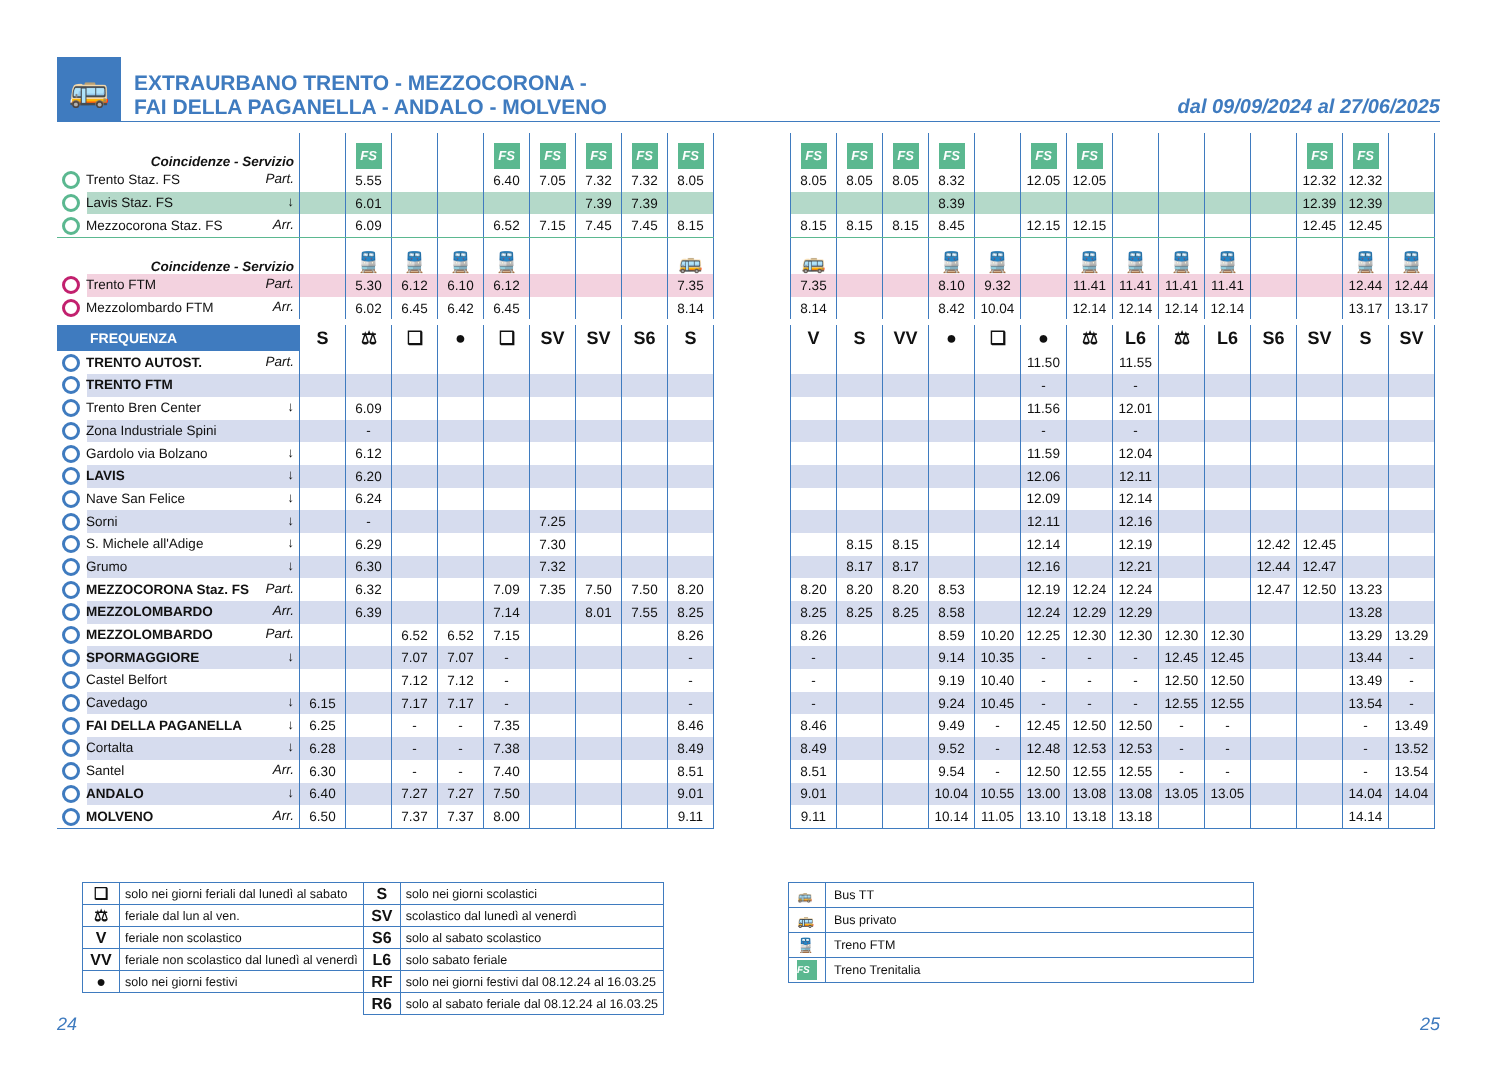🚌
EXTRAURBANO TRENTO - MEZZOCORONA -
FAI DELLA PAGANELLA - ANDALO - MOLVENO
dal 09/09/2024 al 27/06/2025
| Coincidenze - Servizio | | FS | | | FS | FS | FS | FS | FS |
| Trento Staz. FS Part. | | 5.55 | | | 6.40 | 7.05 | 7.32 | 7.32 | 8.05 |
| Lavis Staz. FS ↓ | | 6.01 | | | | | 7.39 | 7.39 | |
| Mezzocorona Staz. FS Arr. | | 6.09 | | | 6.52 | 7.15 | 7.45 | 7.45 | 8.15 |
| Coincidenze - Servizio | | 🚆 | 🚆 | 🚆 | 🚆 | | | | 🚌 |
| Trento FTM Part. | | 5.30 | 6.12 | 6.10 | 6.12 | | | | 7.35 |
| Mezzolombardo FTM Arr. | | 6.02 | 6.45 | 6.42 | 6.45 | | | | 8.14 |
| FREQUENZA | S | ⚖ | ❑ | ● | ❑ | SV | SV | S6 | S |
| TRENTO AUTOST. Part. | | | | | | | | | |
| TRENTO FTM | | | | | | | | | |
| Trento Bren Center ↓ | | 6.09 | | | | | | | |
| Zona Industriale Spini | | - | | | | | | | |
| Gardolo via Bolzano ↓ | | 6.12 | | | | | | | |
| LAVIS ↓ | | 6.20 | | | | | | | |
| Nave San Felice ↓ | | 6.24 | | | | | | | |
| Sorni ↓ | | - | | | | 7.25 | | | |
| S. Michele all'Adige ↓ | | 6.29 | | | | 7.30 | | | |
| Grumo ↓ | | 6.30 | | | | 7.32 | | | |
| MEZZOCORONA Staz. FS Part. | | 6.32 | | | 7.09 | 7.35 | 7.50 | 7.50 | 8.20 |
| MEZZOLOMBARDO Arr. | | 6.39 | | | 7.14 | | 8.01 | 7.55 | 8.25 |
| MEZZOLOMBARDO Part. | | | 6.52 | 6.52 | 7.15 | | | | 8.26 |
| SPORMAGGIORE ↓ | | | 7.07 | 7.07 | - | | | | - |
| Castel Belfort | | | 7.12 | 7.12 | - | | | | - |
| Cavedago ↓ | 6.15 | | 7.17 | 7.17 | - | | | | - |
| FAI DELLA PAGANELLA ↓ | 6.25 | | - | - | 7.35 | | | | 8.46 |
| Cortalta ↓ | 6.28 | | - | - | 7.38 | | | | 8.49 |
| Santel Arr. | 6.30 | | - | - | 7.40 | | | | 8.51 |
| ANDALO ↓ | 6.40 | | 7.27 | 7.27 | 7.50 | | | | 9.01 |
| MOLVENO Arr. | 6.50 | | 7.37 | 7.37 | 8.00 | | | | 9.11 |
| FS | FS | FS | FS | | FS | FS | | | | | FS | FS | |
| 8.05 | 8.05 | 8.05 | 8.32 | | 12.05 | 12.05 | | | | | 12.32 | 12.32 | |
| | | | 8.39 | | | | | | | | 12.39 | 12.39 | |
| 8.15 | 8.15 | 8.15 | 8.45 | | 12.15 | 12.15 | | | | | 12.45 | 12.45 | |
| 🚌 | | | 🚆 | 🚆 | | 🚆 | 🚆 | 🚆 | 🚆 | | | 🚆 | 🚆 |
| 7.35 | | | 8.10 | 9.32 | | 11.41 | 11.41 | 11.41 | 11.41 | | | 12.44 | 12.44 |
| 8.14 | | | 8.42 | 10.04 | | 12.14 | 12.14 | 12.14 | 12.14 | | | 13.17 | 13.17 |
| V | S | VV | ● | ❑ | ● | ⚖ | L6 | ⚖ | L6 | S6 | SV | S | SV |
| | | | | | 11.50 | | 11.55 | | | | | | |
| | | | | | - | | - | | | | | | |
| | | | | | 11.56 | | 12.01 | | | | | | |
| | | | | | - | | - | | | | | | |
| | | | | | 11.59 | | 12.04 | | | | | | |
| | | | | | 12.06 | | 12.11 | | | | | | |
| | | | | | 12.09 | | 12.14 | | | | | | |
| | | | | | 12.11 | | 12.16 | | | | | | |
| | 8.15 | 8.15 | | | 12.14 | | 12.19 | | | 12.42 | 12.45 | | |
| | 8.17 | 8.17 | | | 12.16 | | 12.21 | | | 12.44 | 12.47 | | |
| 8.20 | 8.20 | 8.20 | 8.53 | | 12.19 | 12.24 | 12.24 | | | 12.47 | 12.50 | 13.23 | |
| 8.25 | 8.25 | 8.25 | 8.58 | | 12.24 | 12.29 | 12.29 | | | | | 13.28 | |
| 8.26 | | | 8.59 | 10.20 | 12.25 | 12.30 | 12.30 | 12.30 | 12.30 | | | 13.29 | 13.29 |
| - | | | 9.14 | 10.35 | - | - | - | 12.45 | 12.45 | | | 13.44 | - |
| - | | | 9.19 | 10.40 | - | - | - | 12.50 | 12.50 | | | 13.49 | - |
| - | | | 9.24 | 10.45 | - | - | - | 12.55 | 12.55 | | | 13.54 | - |
| 8.46 | | | 9.49 | - | 12.45 | 12.50 | 12.50 | - | - | | | - | 13.49 |
| 8.49 | | | 9.52 | - | 12.48 | 12.53 | 12.53 | - | - | | | - | 13.52 |
| 8.51 | | | 9.54 | - | 12.50 | 12.55 | 12.55 | - | - | | | - | 13.54 |
| 9.01 | | | 10.04 | 10.55 | 13.00 | 13.08 | 13.08 | 13.05 | 13.05 | | | 14.04 | 14.04 |
| 9.11 | | | 10.14 | 11.05 | 13.10 | 13.18 | 13.18 | | | | | 14.14 | |
| ❑ | solo nei giorni feriali dal lunedì al sabato | S | solo nei giorni scolastici |
| ⚖ | feriale dal lun al ven. | SV | scolastico dal lunedì al venerdì |
| V | feriale non scolastico | S6 | solo al sabato scolastico |
| VV | feriale non scolastico dal lunedì al venerdì | L6 | solo sabato feriale |
| ● | solo nei giorni festivi | RF | solo nei giorni festivi dal 08.12.24 al 16.03.25 |
| | | R6 | solo al sabato feriale dal 08.12.24 al 16.03.25 |
| 🚌 | Bus TT |
| 🚌 | Bus privato |
| 🚆 | Treno FTM |
| FS | Treno Trenitalia |
24 25